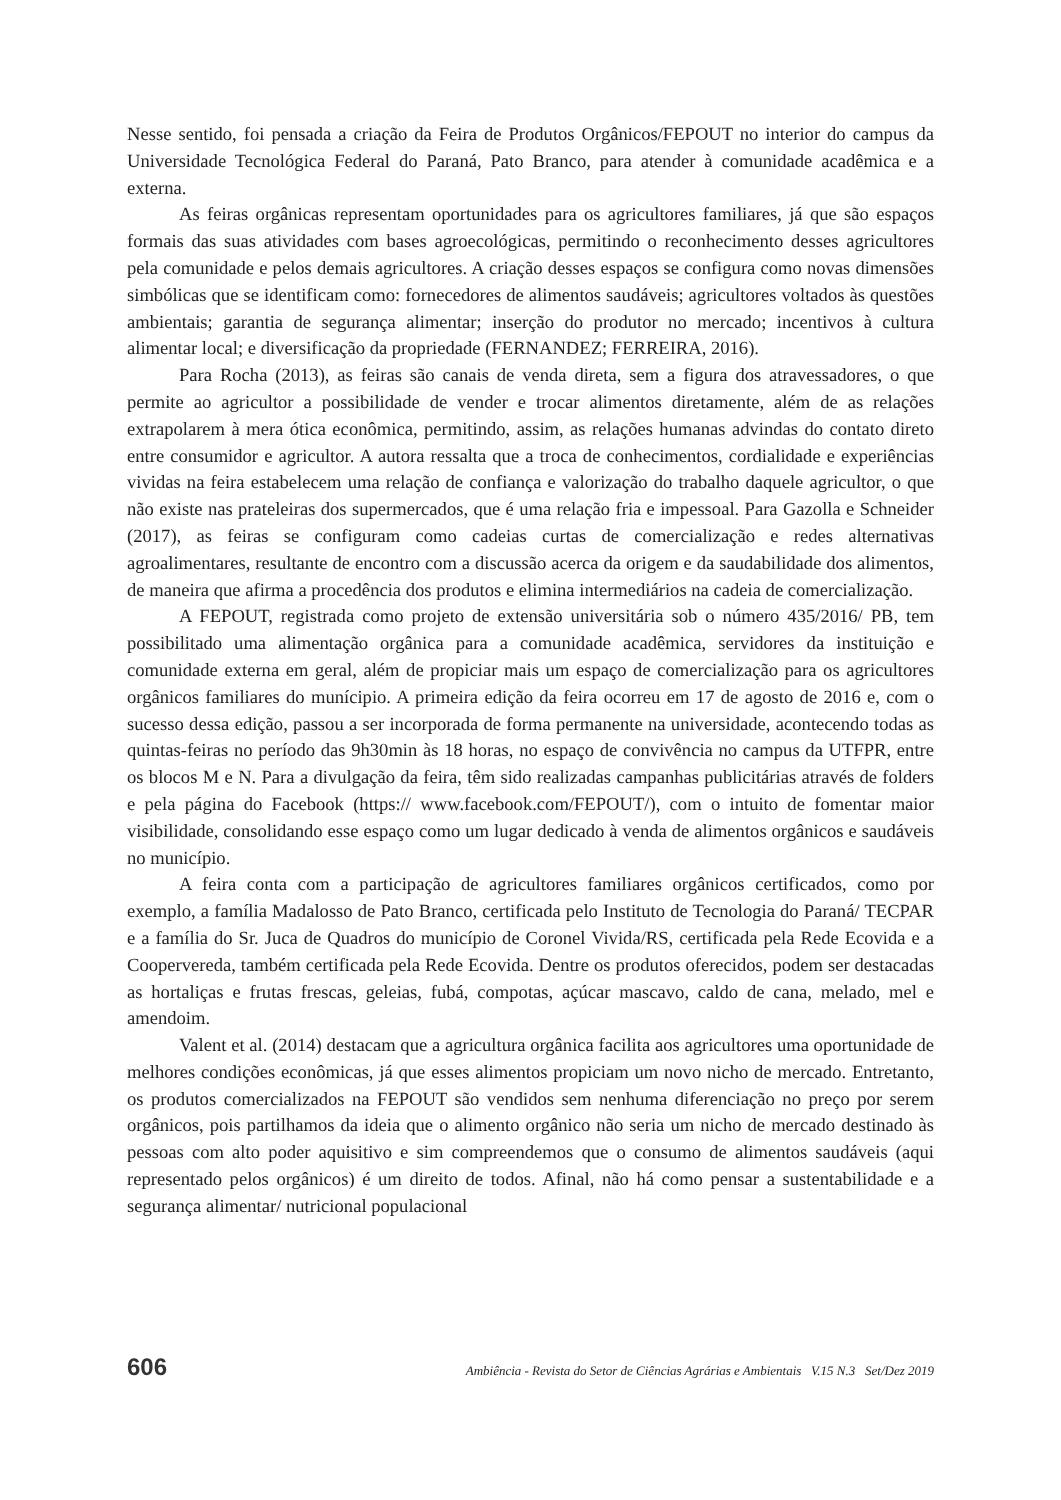Nesse sentido, foi pensada a criação da Feira de Produtos Orgânicos/FEPOUT no interior do campus da Universidade Tecnológica Federal do Paraná, Pato Branco, para atender à comunidade acadêmica e a externa.
As feiras orgânicas representam oportunidades para os agricultores familiares, já que são espaços formais das suas atividades com bases agroecológicas, permitindo o reconhecimento desses agricultores pela comunidade e pelos demais agricultores. A criação desses espaços se configura como novas dimensões simbólicas que se identificam como: fornecedores de alimentos saudáveis; agricultores voltados às questões ambientais; garantia de segurança alimentar; inserção do produtor no mercado; incentivos à cultura alimentar local; e diversificação da propriedade (FERNANDEZ; FERREIRA, 2016).
Para Rocha (2013), as feiras são canais de venda direta, sem a figura dos atravessadores, o que permite ao agricultor a possibilidade de vender e trocar alimentos diretamente, além de as relações extrapolarem à mera ótica econômica, permitindo, assim, as relações humanas advindas do contato direto entre consumidor e agricultor. A autora ressalta que a troca de conhecimentos, cordialidade e experiências vividas na feira estabelecem uma relação de confiança e valorização do trabalho daquele agricultor, o que não existe nas prateleiras dos supermercados, que é uma relação fria e impessoal. Para Gazolla e Schneider (2017), as feiras se configuram como cadeias curtas de comercialização e redes alternativas agroalimentares, resultante de encontro com a discussão acerca da origem e da saudabilidade dos alimentos, de maneira que afirma a procedência dos produtos e elimina intermediários na cadeia de comercialização.
A FEPOUT, registrada como projeto de extensão universitária sob o número 435/2016/ PB, tem possibilitado uma alimentação orgânica para a comunidade acadêmica, servidores da instituição e comunidade externa em geral, além de propiciar mais um espaço de comercialização para os agricultores orgânicos familiares do munícipio. A primeira edição da feira ocorreu em 17 de agosto de 2016 e, com o sucesso dessa edição, passou a ser incorporada de forma permanente na universidade, acontecendo todas as quintas-feiras no período das 9h30min às 18 horas, no espaço de convivência no campus da UTFPR, entre os blocos M e N. Para a divulgação da feira, têm sido realizadas campanhas publicitárias através de folders e pela página do Facebook (https:// www.facebook.com/FEPOUT/), com o intuito de fomentar maior visibilidade, consolidando esse espaço como um lugar dedicado à venda de alimentos orgânicos e saudáveis no município.
A feira conta com a participação de agricultores familiares orgânicos certificados, como por exemplo, a família Madalosso de Pato Branco, certificada pelo Instituto de Tecnologia do Paraná/ TECPAR e a família do Sr. Juca de Quadros do município de Coronel Vivida/RS, certificada pela Rede Ecovida e a Coopervereda, também certificada pela Rede Ecovida. Dentre os produtos oferecidos, podem ser destacadas as hortaliças e frutas frescas, geleias, fubá, compotas, açúcar mascavo, caldo de cana, melado, mel e amendoim.
Valent et al. (2014) destacam que a agricultura orgânica facilita aos agricultores uma oportunidade de melhores condições econômicas, já que esses alimentos propiciam um novo nicho de mercado. Entretanto, os produtos comercializados na FEPOUT são vendidos sem nenhuma diferenciação no preço por serem orgânicos, pois partilhamos da ideia que o alimento orgânico não seria um nicho de mercado destinado às pessoas com alto poder aquisitivo e sim compreendemos que o consumo de alimentos saudáveis (aqui representado pelos orgânicos) é um direito de todos. Afinal, não há como pensar a sustentabilidade e a segurança alimentar/ nutricional populacional
606 Ambiência - Revista do Setor de Ciências Agrárias e Ambientais V.15 N.3 Set/Dez 2019